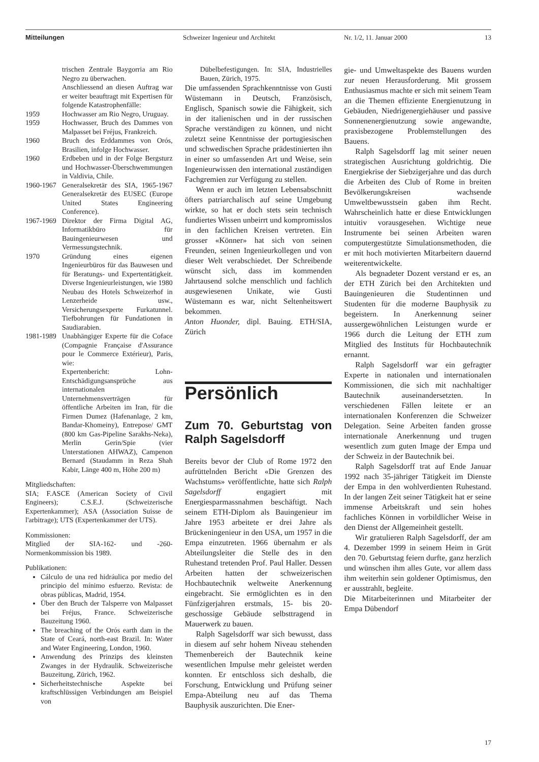Mitteilungen Schweizer Ingenieur und Architekt Nr. 1/2, 11. Januar 2000 13
| | trischen Zentrale Baygorria am Rio Negro zu überwachen. Anschliessend an diesen Auftrag war er weiter beauftragt mit Expertisen für folgende Katastrophenfälle: |
| 1959 | Hochwasser am Rio Negro, Uruguay. |
| 1959 | Hochwasser, Bruch des Dammes von Malpasset bei Fréjus, Frankreich. |
| 1960 | Bruch des Erddammes von Orós, Brasilien, infolge Hochwasser. |
| 1960 | Erdbeben und in der Folge Bergsturz und Hochwasser-Überschwemmungen in Valdivia, Chile. |
| 1960-1967 | Generalsekretär des SIA, 1965-1967 Generalsekretär des EUSEC (Europe United States Engineering Conference). |
| 1967-1969 | Direktor der Firma Digital AG, Informatikbüro für Bauingenieurwesen und Vermessungstechnik. |
| 1970 | Gründung eines eigenen Ingenieurbüros für das Bauwesen und für Beratungs- und Expertentätigkeit. Diverse Ingenieurleistungen, wie 1980 Neubau des Hotels Schweizerhof in Lenzerheide usw., Versicherungsexperte Furkatunnel. Tiefbohrungen für Fundationen in Saudiarabien. |
| 1981-1989 | Unabhängiger Experte für die Coface (Compagnie Française d'Assurance pour le Commerce Extérieur), Paris, wie: Expertenbericht: Lohn-Entschädigungsansprüche aus internationalen Unternehmensverträgen für öffentliche Arbeiten im Iran, für die Firmen Dumez (Hafenanlage, 2 km, Bandar-Khomeiny), Entrepose/ GMT (800 km Gas-Pipeline Sarakhs-Neka), Merlin Gerin/Spie (vier Unterstationen AHWAZ), Campenon Bernard (Staudamm in Reza Shah Kabir, Länge 400 m, Höhe 200 m) |
Mitgliedschaften:
SIA; F.ASCE (American Society of Civil Engineers); C.S.E.J. (Schweizerische Expertenkammer); ASA (Association Suisse de l'arbitrage); UTS (Expertenkammer der UTS).
Kommissionen:
Mitglied der SIA-162- und -260-Normenkommission bis 1989.
Publikationen:
Cálculo de una red hidráulica por medio del principio del mínimo esfuerzo. Revista: de obras públicas, Madrid, 1954.
Über den Bruch der Talsperre von Malpasset bei Fréjus, France. Schweizerische Bauzeitung 1960.
The breaching of the Orós earth dam in the State of Ceará, north-east Brazil. In: Water and Water Engineering, London, 1960.
Anwendung des Prinzips des kleinsten Zwanges in der Hydraulik. Schweizerische Bauzeitung, Zürich, 1962.
Sicherheitstechnische Aspekte bei kraftschlüssigen Verbindungen am Beispiel von
Dübelbefestigungen. In: SIA, Industrielles Bauen, Zürich, 1975.
Die umfassenden Sprachkenntnisse von Gusti Wüstemann in Deutsch, Französisch, Englisch, Spanisch sowie die Fähigkeit, sich in der italienischen und in der russischen Sprache verständigen zu können, und nicht zuletzt seine Kenntnisse der portugiesischen und schwedischen Sprache prädestinierten ihn in einer so umfassenden Art und Weise, sein Ingenieurwissen den international zuständigen Fachgremien zur Verfügung zu stellen.
Wenn er auch im letzten Lebensabschnitt öfters patriarchalisch auf seine Umgebung wirkte, so hat er doch stets sein technisch fundiertes Wissen unbeirrt und kompromisslos in den fachlichen Kreisen vertreten. Ein grosser «Könner» hat sich von seinen Freunden, seinen Ingenieurkollegen und von dieser Welt verabschiedet. Der Schreibende wünscht sich, dass im kommenden Jahrtausend solche menschlich und fachlich ausgewiesenen Unikate, wie Gusti Wüstemann es war, nicht Seltenheitswert bekommen.
Anton Huonder, dipl. Bauing. ETH/SIA, Zürich
Persönlich
Zum 70. Geburtstag von Ralph Sagelsdorff
Bereits bevor der Club of Rome 1972 den aufrüttelnden Bericht «Die Grenzen des Wachstums» veröffentlichte, hatte sich Ralph Sagelsdorff engagiert mit Energiesparmassnahmen beschäftigt. Nach seinem ETH-Diplom als Bauingenieur im Jahre 1953 arbeitete er drei Jahre als Brückeningenieur in den USA, um 1957 in die Empa einzutreten. 1966 übernahm er als Abteilungsleiter die Stelle des in den Ruhestand tretenden Prof. Paul Haller. Dessen Arbeiten hatten der schweizerischen Hochbautechnik weltweite Anerkennung eingebracht. Sie ermöglichten es in den Fünfzigerjahren erstmals, 15- bis 20-geschossige Gebäude selbsttragend in Mauerwerk zu bauen.
Ralph Sagelsdorff war sich bewusst, dass in diesem auf sehr hohem Niveau stehenden Themenbereich der Bautechnik keine wesentlichen Impulse mehr geleistet werden konnten. Er entschloss sich deshalb, die Forschung, Entwicklung und Prüfung seiner Empa-Abteilung neu auf das Thema Bauphysik auszurichten. Die Ener-
gie- und Umweltaspekte des Bauens wurden zur neuen Herausforderung. Mit grossem Enthusiasmus machte er sich mit seinem Team an die Themen effiziente Energienutzung in Gebäuden, Niedrigenergiehäuser und passive Sonnenenergienutzung sowie angewandte, praxisbezogene Problemstellungen des Bauens.
Ralph Sagelsdorff lag mit seiner neuen strategischen Ausrichtung goldrichtig. Die Energiekrise der Siebzigerjahre und das durch die Arbeiten des Club of Rome in breiten Bevölkerungskreisen wachsende Umweltbewusstsein gaben ihm Recht. Wahrscheinlich hatte er diese Entwicklungen intuitiv vorausgesehen. Wichtige neue Instrumente bei seinen Arbeiten waren computergestützte Simulationsmethoden, die er mit hoch motivierten Mitarbeitern dauernd weiterentwickelte.
Als begnadeter Dozent verstand er es, an der ETH Zürich bei den Architekten und Bauingenieuren die Studentinnen und Studenten für die moderne Bauphysik zu begeistern. In Anerkennung seiner aussergewöhnlichen Leistungen wurde er 1966 durch die Leitung der ETH zum Mitglied des Instituts für Hochbautechnik ernannt.
Ralph Sagelsdorff war ein gefragter Experte in nationalen und internationalen Kommissionen, die sich mit nachhaltiger Bautechnik auseinandersetzten. In verschiedenen Fällen leitete er an internationalen Konferenzen die Schweizer Delegation. Seine Arbeiten fanden grosse internationale Anerkennung und trugen wesentlich zum guten Image der Empa und der Schweiz in der Bautechnik bei.
Ralph Sagelsdorff trat auf Ende Januar 1992 nach 35-jähriger Tätigkeit im Dienste der Empa in den wohlverdienten Ruhestand. In der langen Zeit seiner Tätigkeit hat er seine immense Arbeitskraft und sein hohes fachliches Können in vorbildlicher Weise in den Dienst der Allgemeinheit gestellt.
Wir gratulieren Ralph Sagelsdorff, der am 4. Dezember 1999 in seinem Heim in Grüt den 70. Geburtstag feiern durfte, ganz herzlich und wünschen ihm alles Gute, vor allem dass ihm weiterhin sein goldener Optimismus, den er ausstrahlt, begleite.
Die Mitarbeiterinnen und Mitarbeiter der Empa Dübendorf
17